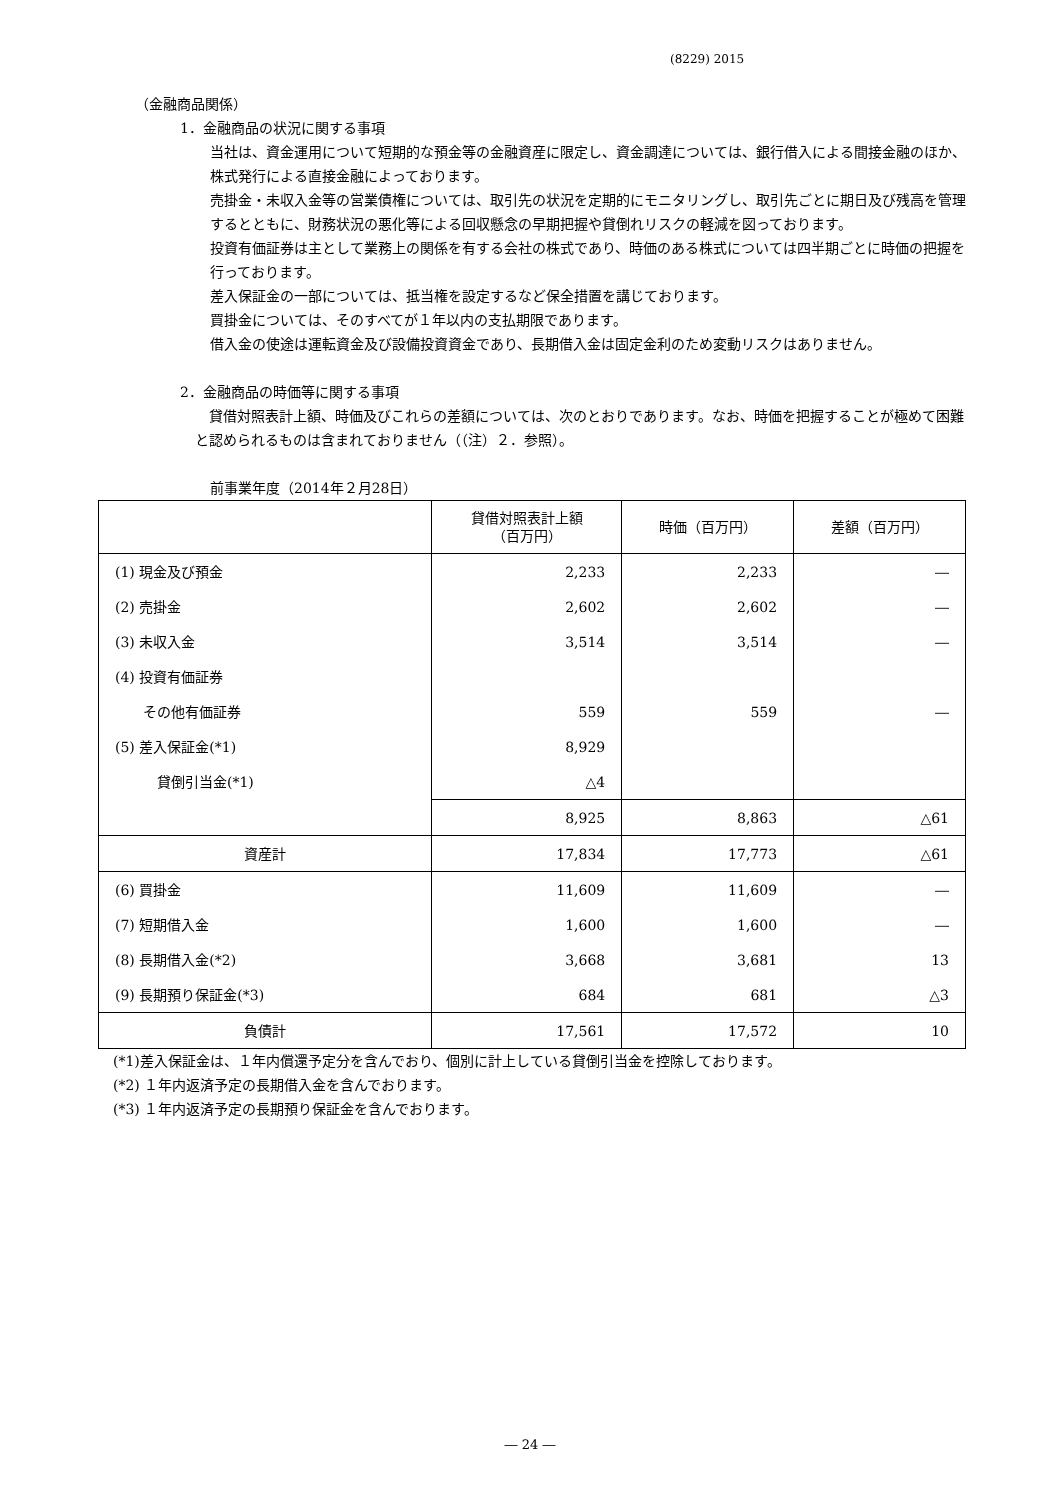(8229) 2015
（金融商品関係）
1．金融商品の状況に関する事項
当社は、資金運用について短期的な預金等の金融資産に限定し、資金調達については、銀行借入による間接金融のほか、株式発行による直接金融によっております。
売掛金・未収入金等の営業債権については、取引先の状況を定期的にモニタリングし、取引先ごとに期日及び残高を管理するとともに、財務状況の悪化等による回収懸念の早期把握や貸倒れリスクの軽減を図っております。
投資有価証券は主として業務上の関係を有する会社の株式であり、時価のある株式については四半期ごとに時価の把握を行っております。
差入保証金の一部については、抵当権を設定するなど保全措置を講じております。
買掛金については、そのすべてが１年以内の支払期限であります。
借入金の使途は運転資金及び設備投資資金であり、長期借入金は固定金利のため変動リスクはありません。
2．金融商品の時価等に関する事項
　貸借対照表計上額、時価及びこれらの差額については、次のとおりであります。なお、時価を把握することが極めて困難と認められるものは含まれておりません（（注）２．参照）。
前事業年度（2014年２月28日）
| | 貸借対照表計上額 （百万円） | 時価（百万円） | 差額（百万円） |
| --- | --- | --- | --- |
| (1) 現金及び預金 | 2,233 | 2,233 | ― |
| (2) 売掛金 | 2,602 | 2,602 | ― |
| (3) 未収入金 | 3,514 | 3,514 | ― |
| (4) 投資有価証券 | | | |
| その他有価証券 | 559 | 559 | ― |
| (5) 差入保証金(*1) | 8,929 | | |
| 貸倒引当金(*1) | △4 | | |
| | 8,925 | 8,863 | △61 |
| 資産計 | 17,834 | 17,773 | △61 |
| (6) 買掛金 | 11,609 | 11,609 | ― |
| (7) 短期借入金 | 1,600 | 1,600 | ― |
| (8) 長期借入金(*2) | 3,668 | 3,681 | 13 |
| (9) 長期預り保証金(*3) | 684 | 681 | △3 |
| 負債計 | 17,561 | 17,572 | 10 |
(*1)差入保証金は、１年内償還予定分を含んでおり、個別に計上している貸倒引当金を控除しております。
(*2) １年内返済予定の長期借入金を含んでおります。
(*3) １年内返済予定の長期預り保証金を含んでおります。
― 24 ―